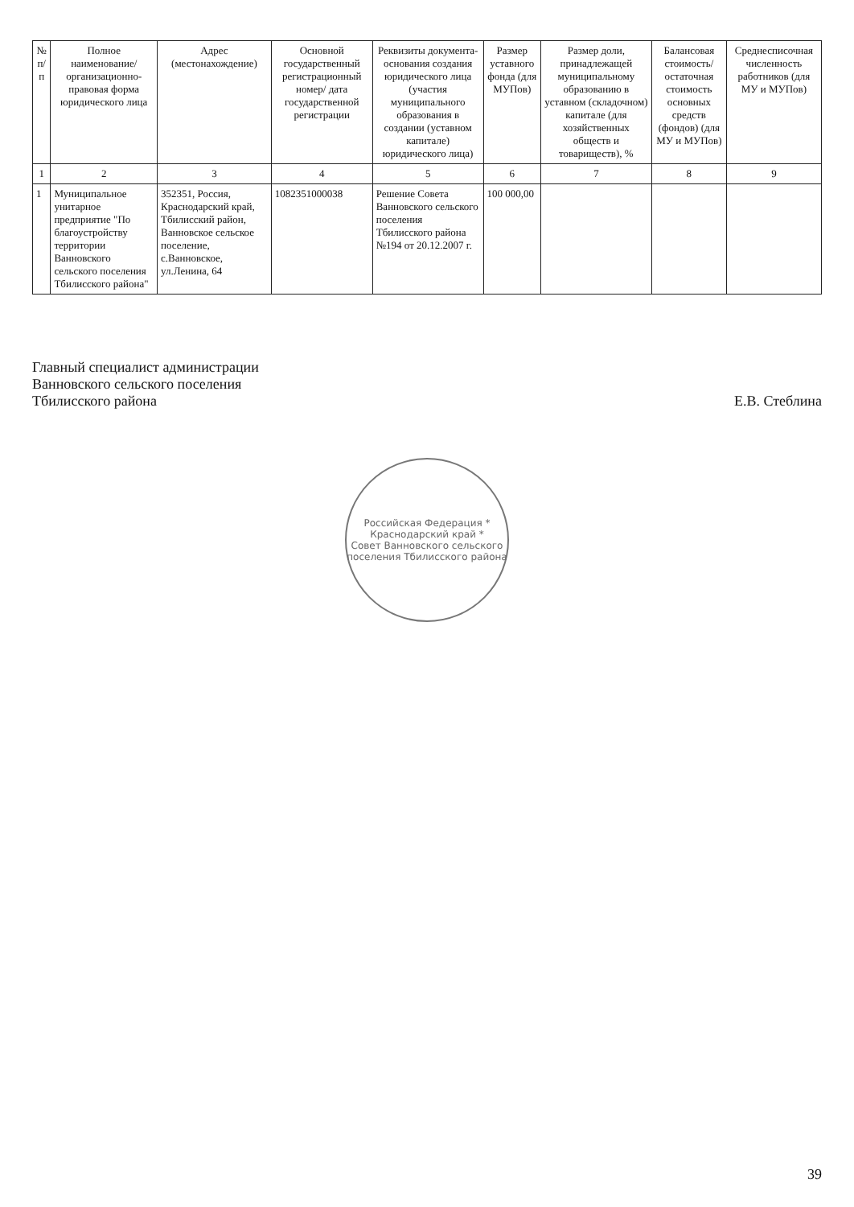| № п/п | Полное наименование/ организационно-правовая форма юридического лица | Адрес (местонахождение) | Основной государственный регистрационный номер/ дата государственной регистрации | Реквизиты документа-основания создания юридического лица (участия муниципального образования в создании (уставном капитале) юридического лица) | Размер уставного фонда (для МУПов) | Размер доли, принадлежащей муниципальному образованию в уставном (складочном) капитале (для хозяйственных обществ и товариществ), % | Балансовая стоимость/ остаточная стоимость основных средств (фондов) (для МУ и МУПов) | Среднесписочная численность работников (для МУ и МУПов) |
| --- | --- | --- | --- | --- | --- | --- | --- | --- |
| 1 | 2 | 3 | 4 | 5 | 6 | 7 | 8 | 9 |
| 1 | Муниципальное унитарное предприятие "По благоустройству территории Ванновского сельского поселения Тбилисского района" | 352351, Россия, Краснодарский край, Тбилисский район, Ванновское сельское поселение, с.Ванновское, ул.Ленина, 64 | 1082351000038 | Решение Совета Ванновского сельского поселения Тбилисского района №194 от 20.12.2007 г. | 100 000,00 | | | |
Главный специалист администрации
Ванновского сельского поселения
Тбилисского района
Е.В. Стеблина
Российская Федерация * Краснодарский край *
Совет Ванновского сельского поселения Тбилисского района
39